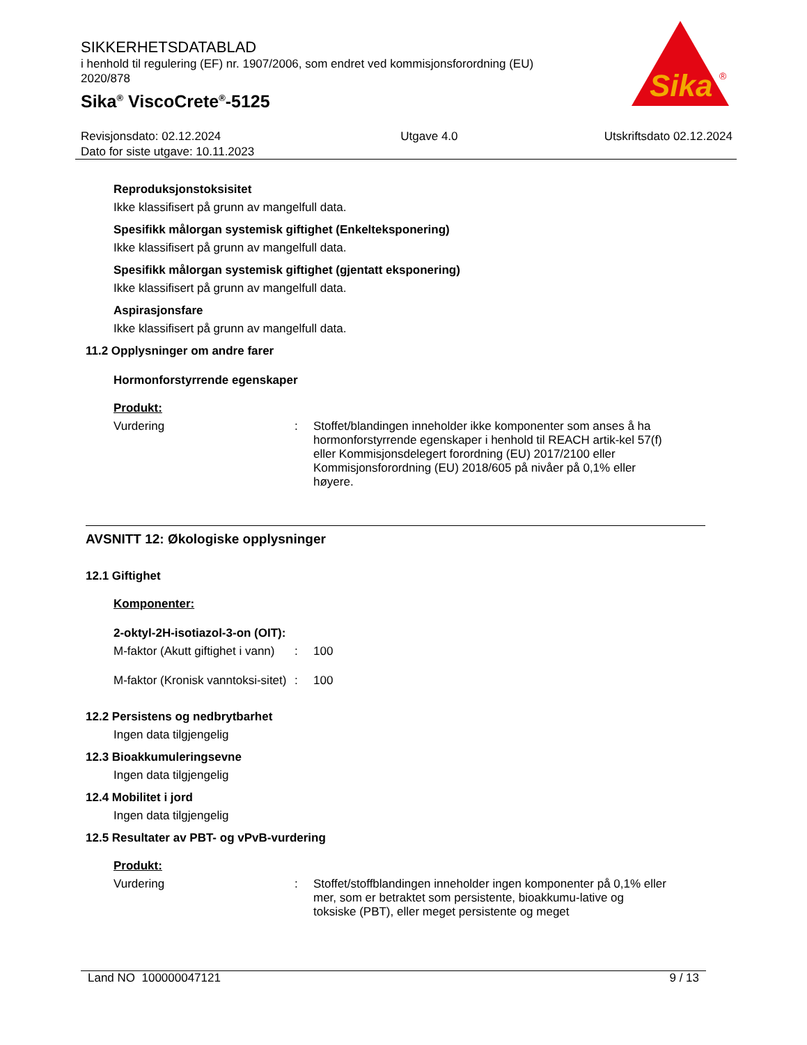SIKKERHETSDATABLAD
i henhold til regulering (EF) nr. 1907/2006, som endret ved kommisjonsforordning (EU) 2020/878
Sika<sup>®</sup> ViscoCrete<sup>®</sup>-5125
Sika
®
Revisjonsdato: 02.12.2024
Dato for siste utgave: 10.11.2023
Utgave 4.0 Utskriftsdato 02.12.2024
Reproduksjonstoksisitet
Ikke klassifisert på grunn av mangelfull data.
Spesifikk målorgan systemisk giftighet (Enkelteksponering)
Ikke klassifisert på grunn av mangelfull data.
Spesifikk målorgan systemisk giftighet (gjentatt eksponering)
Ikke klassifisert på grunn av mangelfull data.
Aspirasjonsfare
Ikke klassifisert på grunn av mangelfull data.
11.2 Opplysninger om andre farer
Hormonforstyrrende egenskaper
Produkt:
Vurdering : Stoffet/blandingen inneholder ikke komponenter som anses å ha hormonforstyrrende egenskaper i henhold til REACH artik-kel 57(f) eller Kommisjonsdelegert forordning (EU) 2017/2100 eller Kommisjonsforordning (EU) 2018/605 på nivåer på 0,1% eller høyere.
AVSNITT 12: Økologiske opplysninger
12.1 Giftighet
Komponenter:
2-oktyl-2H-isotiazol-3-on (OIT):
M-faktor (Akutt giftighet i vann)
: 100
M-faktor (Kronisk vanntoksi-sitet)
: 100
12.2 Persistens og nedbrytbarhet
Ingen data tilgjengelig
12.3 Bioakkumuleringsevne
Ingen data tilgjengelig
12.4 Mobilitet i jord
Ingen data tilgjengelig
12.5 Resultater av PBT- og vPvB-vurdering
Produkt:
Vurdering : Stoffet/stoffblandingen inneholder ingen komponenter på 0,1% eller mer, som er betraktet som persistente, bioakkumu-lative og toksiske (PBT), eller meget persistente og meget
Land NO 100000047121 9 / 13